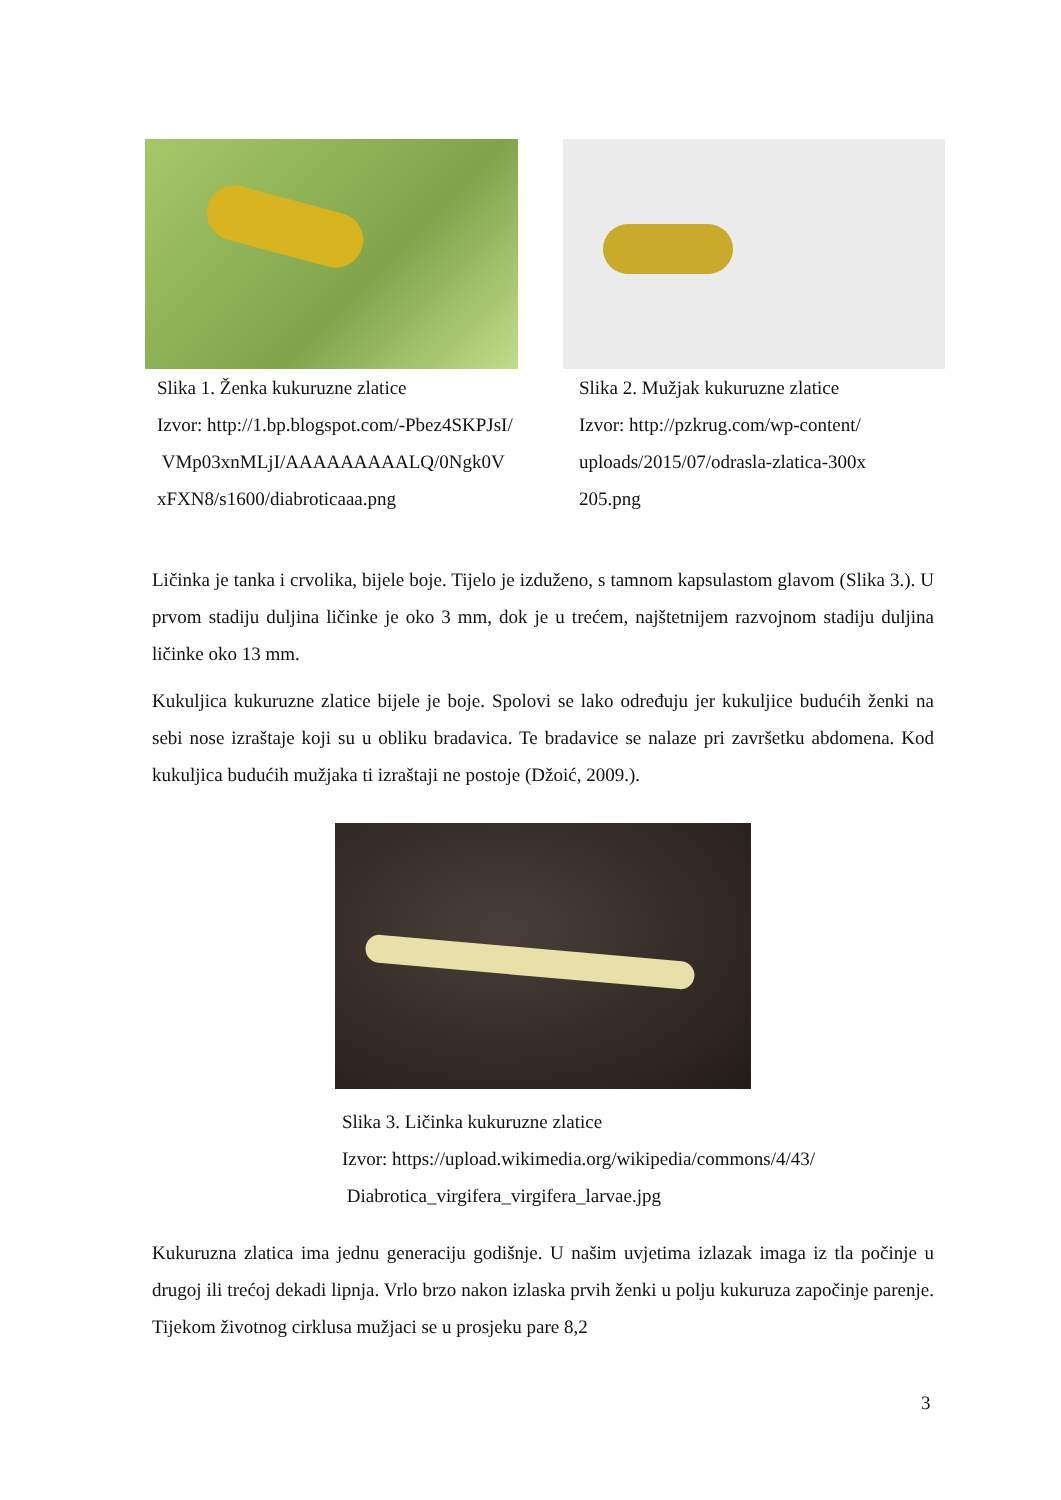Slika 1. Ženka kukuruzne zlatice
Izvor: http://1.bp.blogspot.com/-Pbez4SKPJsI/
VMp03xnMLjI/AAAAAAAAALQ/0Ngk0V
xFXN8/s1600/diabroticaaa.png
Slika 2. Mužjak kukuruzne zlatice
Izvor: http://pzkrug.com/wp-content/
uploads/2015/07/odrasla-zlatica-300x
205.png
Ličinka je tanka i crvolika, bijele boje. Tijelo je izduženo, s tamnom kapsulastom glavom (Slika 3.). U prvom stadiju duljina ličinke je oko 3 mm, dok je u trećem, najštetnijem razvojnom stadiju duljina ličinke oko 13 mm.
Kukuljica kukuruzne zlatice bijele je boje. Spolovi se lako određuju jer kukuljice budućih ženki na sebi nose izraštaje koji su u obliku bradavica. Te bradavice se nalaze pri završetku abdomena. Kod kukuljica budućih mužjaka ti izraštaji ne postoje (Džoić, 2009.).
Slika 3. Ličinka kukuruzne zlatice
Izvor: https://upload.wikimedia.org/wikipedia/commons/4/43/
Diabrotica_virgifera_virgifera_larvae.jpg
Kukuruzna zlatica ima jednu generaciju godišnje. U našim uvjetima izlazak imaga iz tla počinje u drugoj ili trećoj dekadi lipnja. Vrlo brzo nakon izlaska prvih ženki u polju kukuruza započinje parenje. Tijekom životnog cirklusa mužjaci se u prosjeku pare 8,2
3